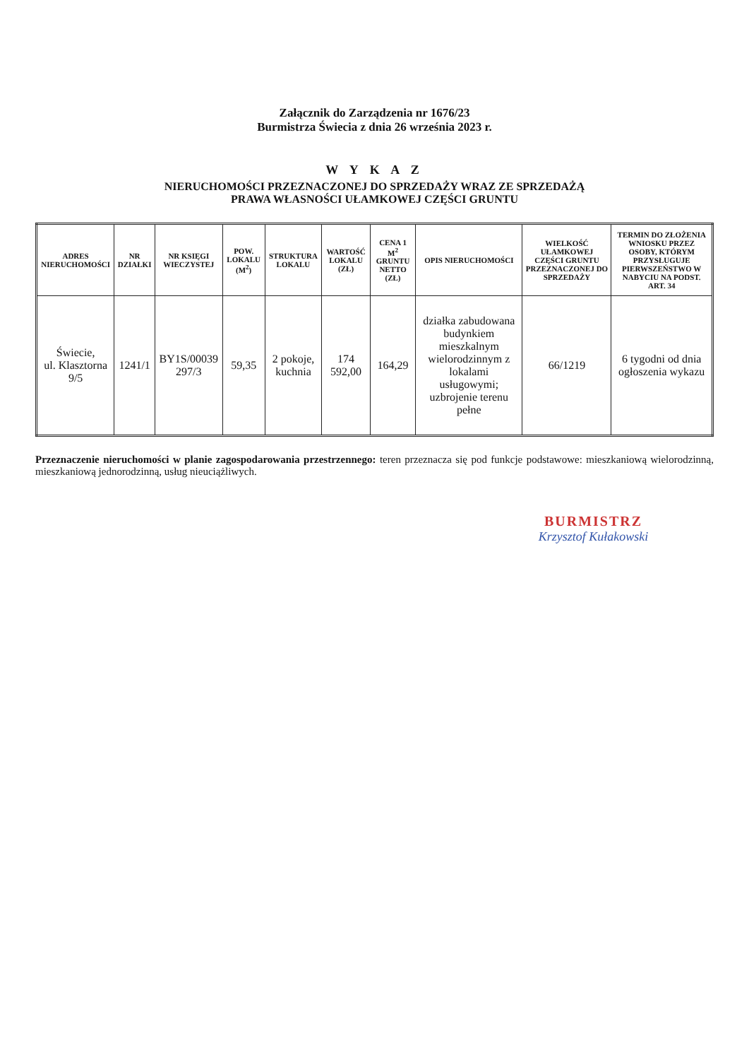Załącznik do Zarządzenia nr 1676/23
Burmistrza Świecia z dnia 26 września 2023 r.
W Y K A Z
NIERUCHOMOŚCI PRZEZNACZONEJ DO SPRZEDAŻY WRAZ ZE SPRZEDAŻĄ
PRAWA WŁASNOŚCI UŁAMKOWEJ CZĘŚCI GRUNTU
| ADRES NIERUCHOMOŚCI | NR DZIAŁKI | NR KSIĘGI WIECZYSTEJ | POW. LOKALU (M<sup>2</sup>) | STRUKTURA LOKALU | WARTOŚĆ LOKALU (ZŁ) | CENA 1 M<sup>2</sup> GRUNTU NETTO (ZŁ) | OPIS NIERUCHOMOŚCI | WIELKOŚĆ UŁAMKOWEJ CZĘŚCI GRUNTU PRZEZNACZONEJ DO SPRZEDAŻY | TERMIN DO ZŁOŻENIA WNIOSKU PRZEZ OSOBY, KTÓRYM PRZYSŁUGUJE PIERWSZEŃSTWO W NABYCIU NA PODST. ART. 34 |
| --- | --- | --- | --- | --- | --- | --- | --- | --- | --- |
| Świecie, ul. Klasztorna 9/5 | 1241/1 | BY1S/00039 297/3 | 59,35 | 2 pokoje, kuchnia | 174 592,00 | 164,29 | działka zabudowana budynkiem mieszkalnym wielorodzinnym z lokalami usługowymi; uzbrojenie terenu pełne | 66/1219 | 6 tygodni od dnia ogłoszenia wykazu |
Przeznaczenie nieruchomości w planie zagospodarowania przestrzennego: teren przeznacza się pod funkcje podstawowe: mieszkaniową wielorodzinną, mieszkaniową jednorodzinną, usług nieuciążliwych.
BURMISTRZ
Krzysztof Kułakowski